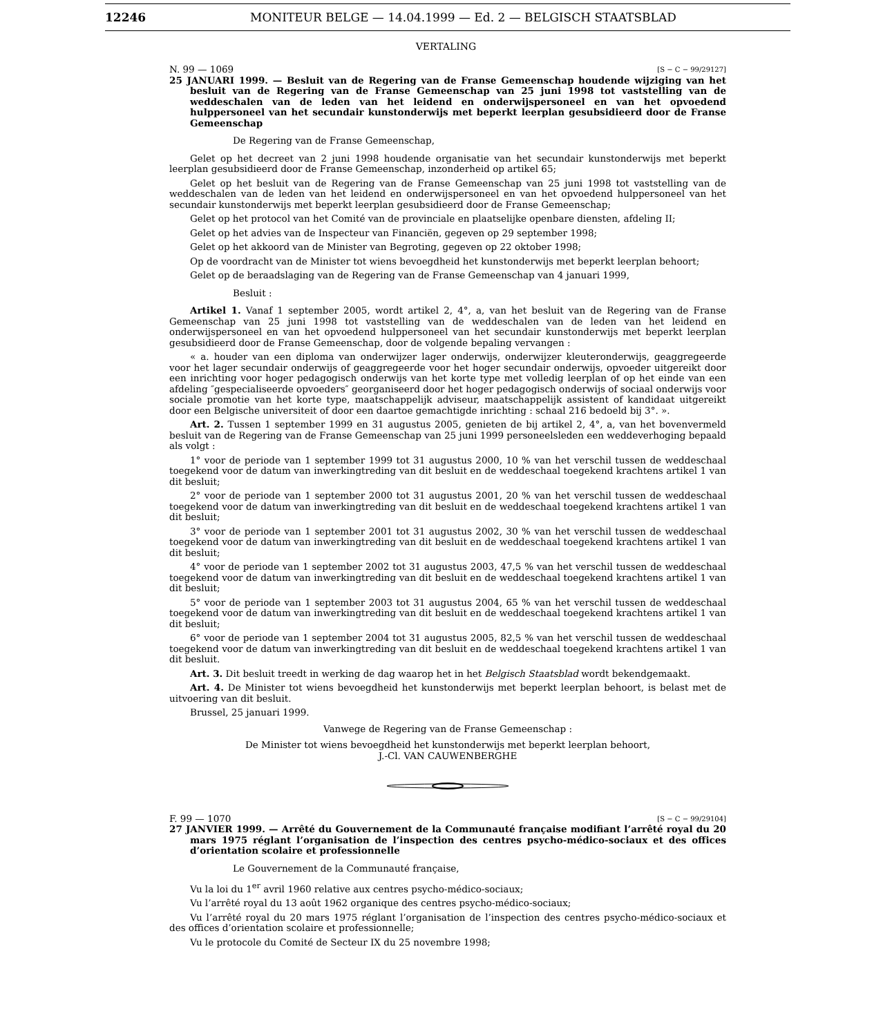12246 MONITEUR BELGE — 14.04.1999 — Ed. 2 — BELGISCH STAATSBLAD
VERTALING
N. 99 — 1069 [S − C − 99/29127]
25 JANUARI 1999. — Besluit van de Regering van de Franse Gemeenschap houdende wijziging van het besluit van de Regering van de Franse Gemeenschap van 25 juni 1998 tot vaststelling van de weddeschalen van de leden van het leidend en onderwijspersoneel en van het opvoedend hulppersoneel van het secundair kunstonderwijs met beperkt leerplan gesubsidieerd door de Franse Gemeenschap
De Regering van de Franse Gemeenschap,
Gelet op het decreet van 2 juni 1998 houdende organisatie van het secundair kunstonderwijs met beperkt leerplan gesubsidieerd door de Franse Gemeenschap, inzonderheid op artikel 65;
Gelet op het besluit van de Regering van de Franse Gemeenschap van 25 juni 1998 tot vaststelling van de weddeschalen van de leden van het leidend en onderwijspersoneel en van het opvoedend hulppersoneel van het secundair kunstonderwijs met beperkt leerplan gesubsidieerd door de Franse Gemeenschap;
Gelet op het protocol van het Comité van de provinciale en plaatselijke openbare diensten, afdeling II;
Gelet op het advies van de Inspecteur van Financiën, gegeven op 29 september 1998;
Gelet op het akkoord van de Minister van Begroting, gegeven op 22 oktober 1998;
Op de voordracht van de Minister tot wiens bevoegdheid het kunstonderwijs met beperkt leerplan behoort;
Gelet op de beraadslaging van de Regering van de Franse Gemeenschap van 4 januari 1999,
Besluit :
Artikel 1. Vanaf 1 september 2005, wordt artikel 2, 4°, a, van het besluit van de Regering van de Franse Gemeenschap van 25 juni 1998 tot vaststelling van de weddeschalen van de leden van het leidend en onderwijspersoneel en van het opvoedend hulppersoneel van het secundair kunstonderwijs met beperkt leerplan gesubsidieerd door de Franse Gemeenschap, door de volgende bepaling vervangen :
« a. houder van een diploma van onderwijzer lager onderwijs, onderwijzer kleuteronderwijs, geaggregeerde voor het lager secundair onderwijs of geaggregeerde voor het hoger secundair onderwijs, opvoeder uitgereikt door een inrichting voor hoger pedagogisch onderwijs van het korte type met volledig leerplan of op het einde van een afdeling ″gespecialiseerde opvoeders″ georganiseerd door het hoger pedagogisch onderwijs of sociaal onderwijs voor sociale promotie van het korte type, maatschappelijk adviseur, maatschappelijk assistent of kandidaat uitgereikt door een Belgische universiteit of door een daartoe gemachtigde inrichting : schaal 216 bedoeld bij 3°. ».
Art. 2. Tussen 1 september 1999 en 31 augustus 2005, genieten de bij artikel 2, 4°, a, van het bovenvermeld besluit van de Regering van de Franse Gemeenschap van 25 juni 1999 personeelsleden een weddeverhoging bepaald als volgt :
1° voor de periode van 1 september 1999 tot 31 augustus 2000, 10 % van het verschil tussen de weddeschaal toegekend voor de datum van inwerkingtreding van dit besluit en de weddeschaal toegekend krachtens artikel 1 van dit besluit;
2° voor de periode van 1 september 2000 tot 31 augustus 2001, 20 % van het verschil tussen de weddeschaal toegekend voor de datum van inwerkingtreding van dit besluit en de weddeschaal toegekend krachtens artikel 1 van dit besluit;
3° voor de periode van 1 september 2001 tot 31 augustus 2002, 30 % van het verschil tussen de weddeschaal toegekend voor de datum van inwerkingtreding van dit besluit en de weddeschaal toegekend krachtens artikel 1 van dit besluit;
4° voor de periode van 1 september 2002 tot 31 augustus 2003, 47,5 % van het verschil tussen de weddeschaal toegekend voor de datum van inwerkingtreding van dit besluit en de weddeschaal toegekend krachtens artikel 1 van dit besluit;
5° voor de periode van 1 september 2003 tot 31 augustus 2004, 65 % van het verschil tussen de weddeschaal toegekend voor de datum van inwerkingtreding van dit besluit en de weddeschaal toegekend krachtens artikel 1 van dit besluit;
6° voor de periode van 1 september 2004 tot 31 augustus 2005, 82,5 % van het verschil tussen de weddeschaal toegekend voor de datum van inwerkingtreding van dit besluit en de weddeschaal toegekend krachtens artikel 1 van dit besluit.
Art. 3. Dit besluit treedt in werking de dag waarop het in het Belgisch Staatsblad wordt bekendgemaakt.
Art. 4. De Minister tot wiens bevoegdheid het kunstonderwijs met beperkt leerplan behoort, is belast met de uitvoering van dit besluit.
Brussel, 25 januari 1999.
Vanwege de Regering van de Franse Gemeenschap :
De Minister tot wiens bevoegdheid het kunstonderwijs met beperkt leerplan behoort,
J.-Cl. VAN CAUWENBERGHE
F. 99 — 1070 [S − C − 99/29104]
27 JANVIER 1999. — Arrêté du Gouvernement de la Communauté française modifiant l’arrêté royal du 20 mars 1975 réglant l’organisation de l’inspection des centres psycho-médico-sociaux et des offices d’orientation scolaire et professionnelle
Le Gouvernement de la Communauté française,
Vu la loi du 1<sup>er</sup> avril 1960 relative aux centres psycho-médico-sociaux;
Vu l’arrêté royal du 13 août 1962 organique des centres psycho-médico-sociaux;
Vu l’arrêté royal du 20 mars 1975 réglant l’organisation de l’inspection des centres psycho-médico-sociaux et des offices d’orientation scolaire et professionnelle;
Vu le protocole du Comité de Secteur IX du 25 novembre 1998;